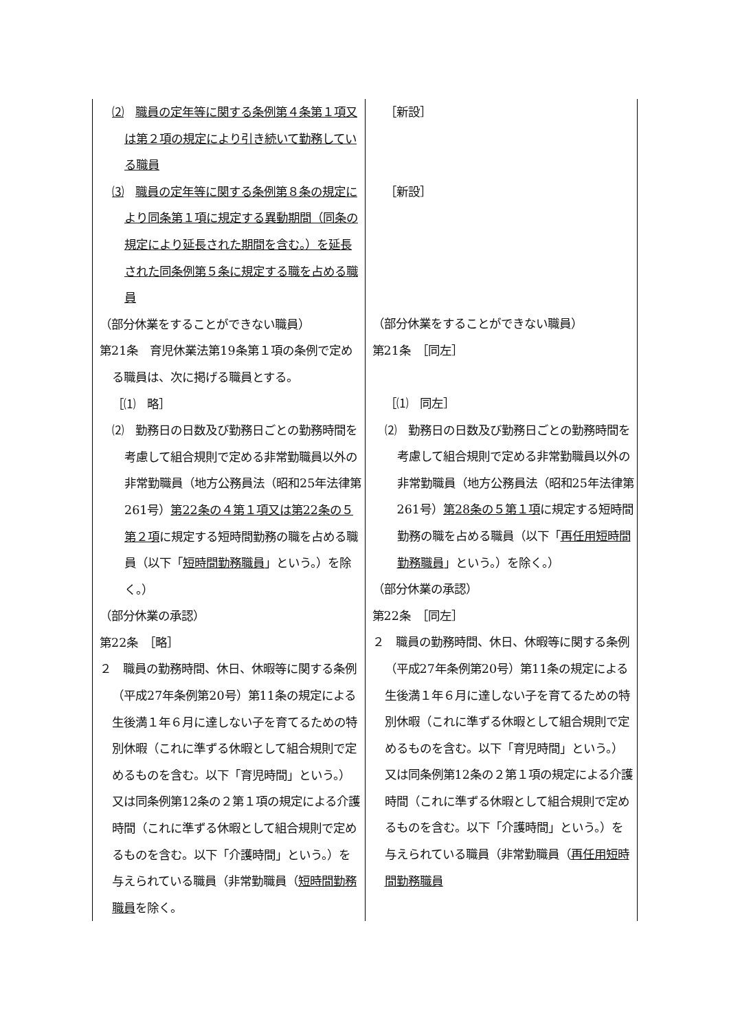| ⑵ 職員の定年等に関する条例第４条第１項又は第２項の規定により引き続いて勤務している職員 ⑶ 職員の定年等に関する条例第８条の規定により同条第１項に規定する異動期間（同条の規定により延長された期間を含む。）を延長された同条例第５条に規定する職を占める職員 （部分休業をすることができない職員） 第21条 育児休業法第19条第１項の条例で定める職員は、次に掲げる職員とする。 ［⑴ 略］ ⑵ 勤務日の日数及び勤務日ごとの勤務時間を考慮して組合規則で定める非常勤職員以外の非常勤職員（地方公務員法（昭和25年法律第261号） 第22条の４第１項又は第22条の５第２項 に規定する短時間勤務の職を占める職員（以下「 短時間勤務職員 」という。）を除く。） （部分休業の承認） 第22条 ［略］ ２ 職員の勤務時間、休日、休暇等に関する条例（平成27年条例第20号）第11条の規定による生後満１年６月に達しない子を育てるための特別休暇（これに準ずる休暇として組合規則で定めるものを含む。以下「育児時間」という。）又は同条例第12条の２第１項の規定による介護時間（これに準ずる休暇として組合規則で定めるものを含む。以下「介護時間」という。）を与えられている職員（非常勤職員（ 短時間勤務職員 を除く。 | ［新設］ ［新設］ （部分休業をすることができない職員） 第21条 ［同左］ ［⑴ 同左］ ⑵ 勤務日の日数及び勤務日ごとの勤務時間を考慮して組合規則で定める非常勤職員以外の非常勤職員（地方公務員法（昭和25年法律第261号） 第28条の５第１項 に規定する短時間勤務の職を占める職員（以下「 再任用短時間勤務職員 」という。）を除く。） （部分休業の承認） 第22条 ［同左］ ２ 職員の勤務時間、休日、休暇等に関する条例（平成27年条例第20号）第11条の規定による生後満１年６月に達しない子を育てるための特別休暇（これに準ずる休暇として組合規則で定めるものを含む。以下「育児時間」という。）又は同条例第12条の２第１項の規定による介護時間（これに準ずる休暇として組合規則で定めるものを含む。以下「介護時間」という。）を与えられている職員（非常勤職員（ 再任用短時間勤務職員 |